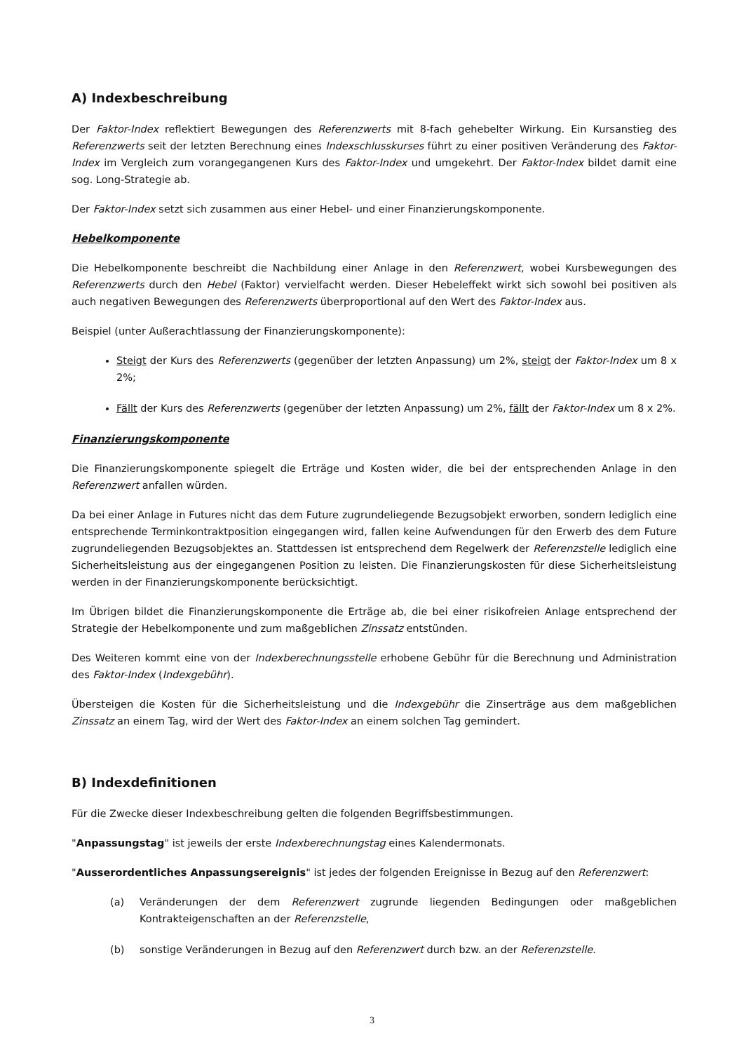A) Indexbeschreibung
Der Faktor-Index reflektiert Bewegungen des Referenzwerts mit 8-fach gehebelter Wirkung. Ein Kursanstieg des Referenzwerts seit der letzten Berechnung eines Indexschlusskurses führt zu einer positiven Veränderung des Faktor-Index im Vergleich zum vorangegangenen Kurs des Faktor-Index und umgekehrt. Der Faktor-Index bildet damit eine sog. Long-Strategie ab.
Der Faktor-Index setzt sich zusammen aus einer Hebel- und einer Finanzierungskomponente.
Hebelkomponente
Die Hebelkomponente beschreibt die Nachbildung einer Anlage in den Referenzwert, wobei Kursbewegungen des Referenzwerts durch den Hebel (Faktor) vervielfacht werden. Dieser Hebeleffekt wirkt sich sowohl bei positiven als auch negativen Bewegungen des Referenzwerts überproportional auf den Wert des Faktor-Index aus.
Beispiel (unter Außerachtlassung der Finanzierungskomponente):
Steigt der Kurs des Referenzwerts (gegenüber der letzten Anpassung) um 2%, steigt der Faktor-Index um 8 x 2%;
Fällt der Kurs des Referenzwerts (gegenüber der letzten Anpassung) um 2%, fällt der Faktor-Index um 8 x 2%.
Finanzierungskomponente
Die Finanzierungskomponente spiegelt die Erträge und Kosten wider, die bei der entsprechenden Anlage in den Referenzwert anfallen würden.
Da bei einer Anlage in Futures nicht das dem Future zugrundeliegende Bezugsobjekt erworben, sondern lediglich eine entsprechende Terminkontraktposition eingegangen wird, fallen keine Aufwendungen für den Erwerb des dem Future zugrundeliegenden Bezugsobjektes an. Stattdessen ist entsprechend dem Regelwerk der Referenzstelle lediglich eine Sicherheitsleistung aus der eingegangenen Position zu leisten. Die Finanzierungskosten für diese Sicherheitsleistung werden in der Finanzierungskomponente berücksichtigt.
Im Übrigen bildet die Finanzierungskomponente die Erträge ab, die bei einer risikofreien Anlage entsprechend der Strategie der Hebelkomponente und zum maßgeblichen Zinssatz entstünden.
Des Weiteren kommt eine von der Indexberechnungsstelle erhobene Gebühr für die Berechnung und Administration des Faktor-Index (Indexgebühr).
Übersteigen die Kosten für die Sicherheitsleistung und die Indexgebühr die Zinserträge aus dem maßgeblichen Zinssatz an einem Tag, wird der Wert des Faktor-Index an einem solchen Tag gemindert.
B) Indexdefinitionen
Für die Zwecke dieser Indexbeschreibung gelten die folgenden Begriffsbestimmungen.
"Anpassungstag" ist jeweils der erste Indexberechnungstag eines Kalendermonats.
"Ausserordentliches Anpassungsereignis" ist jedes der folgenden Ereignisse in Bezug auf den Referenzwert:
(a) Veränderungen der dem Referenzwert zugrunde liegenden Bedingungen oder maßgeblichen Kontrakteigenschaften an der Referenzstelle,
(b) sonstige Veränderungen in Bezug auf den Referenzwert durch bzw. an der Referenzstelle.
3